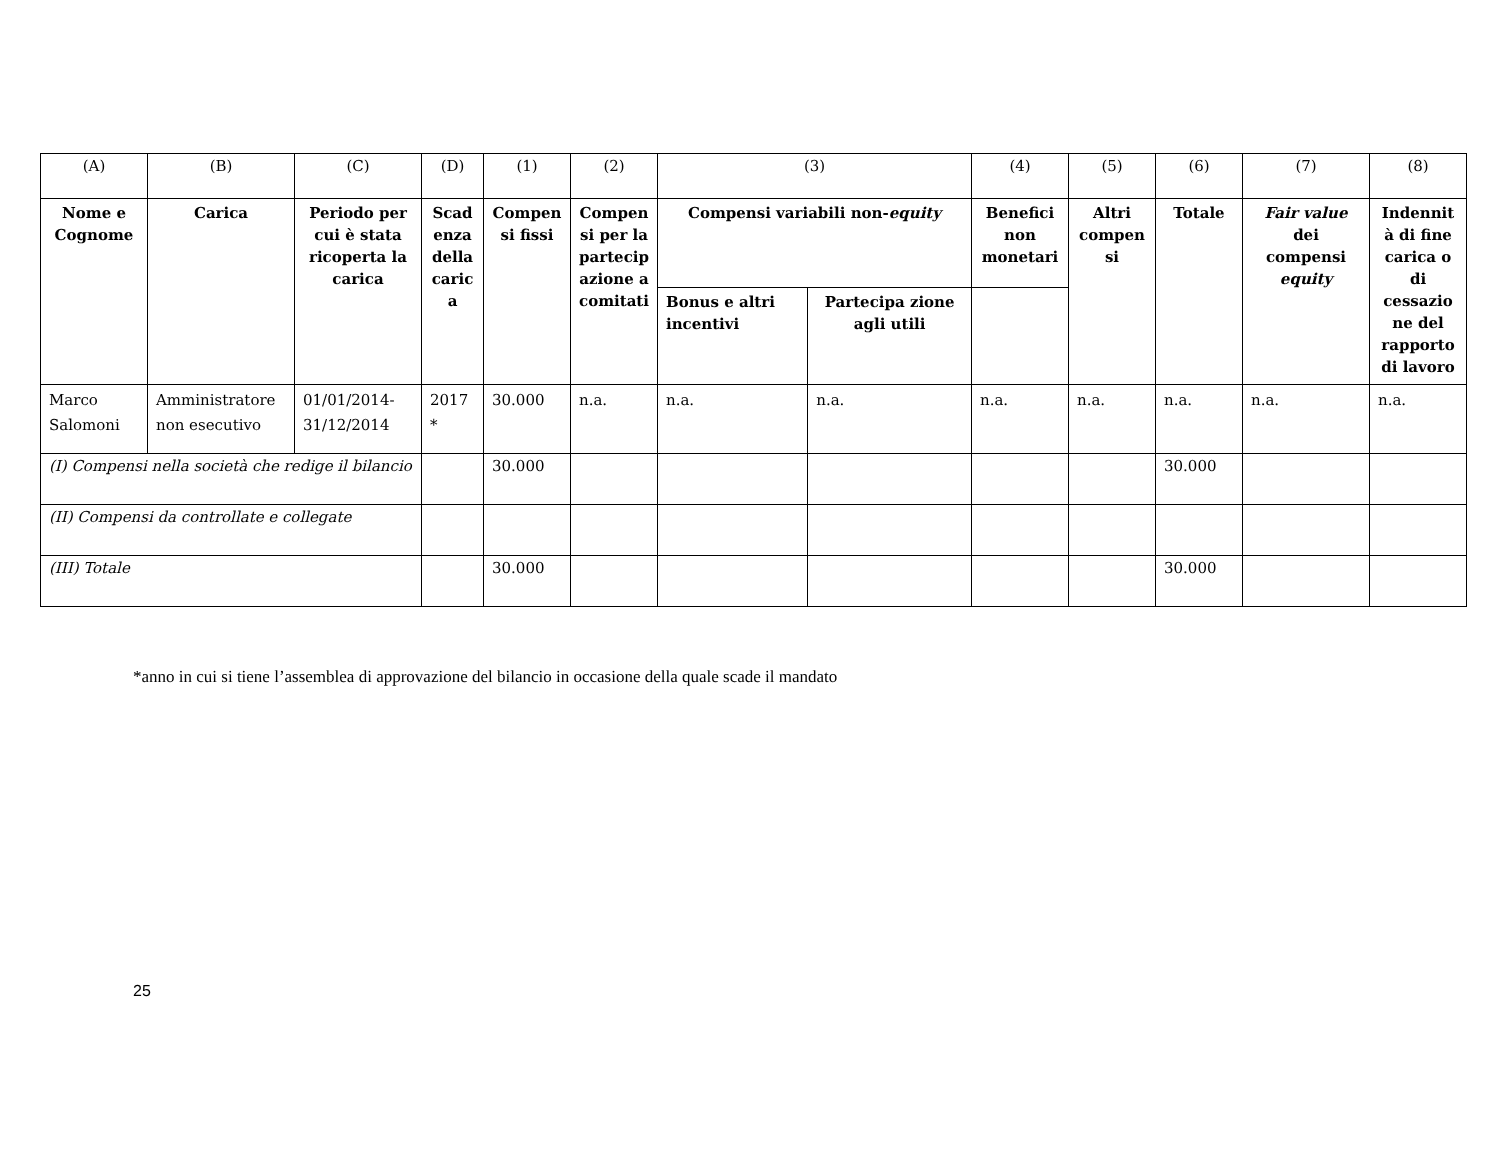| (A) | (B) | (C) | (D) | (1) | (2) | (3) | | (4) | (5) | (6) | (7) | (8) |
| Nome e Cognome | Carica | Periodo per cui è stata ricoperta la carica | Scad enza della caric a | Compen si fissi | Compen si per la partecip azione a comitati | Compensi variabili non- equity | | Benefici non monetari | Altri compen si | Totale | Fair value dei compensi equity | Indennit à di fine carica o di cessazio ne del rapporto di lavoro |
| | | | | | | Bonus e altri incentivi | Partecipa zione agli utili | | | | | |
| Marco Salomoni | Amministratore non esecutivo | 01/01/2014-31/12/2014 | 2017 * | 30.000 | n.a. | n.a. | n.a. | n.a. | n.a. | n.a. | n.a. | n.a. |
| (I) Compensi nella società che redige il bilancio | | | | 30.000 | | | | | | 30.000 | | |
| (II) Compensi da controllate e collegate | | | | | | | | | | | | |
| (III) Totale | | | | 30.000 | | | | | | 30.000 | | |
*anno in cui si tiene l’assemblea di approvazione del bilancio in occasione della quale scade il mandato
25